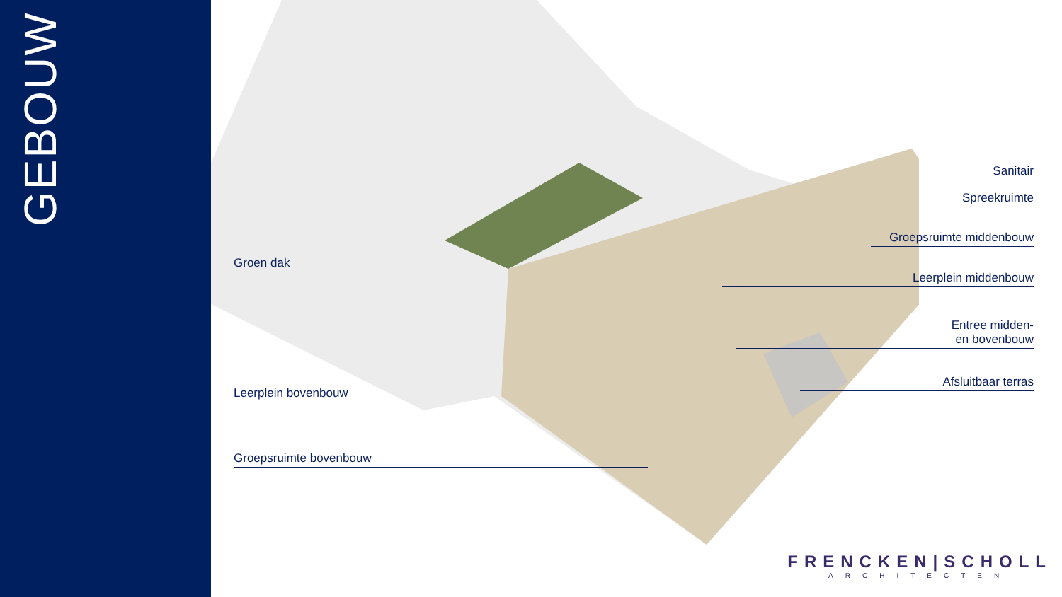GEBOUW
Groen dak
Leerplein bovenbouw
Groepsruimte bovenbouw
Sanitair
Spreekruimte
Groepsruimte middenbouw
Leerplein middenbouw
Entree midden-
en bovenbouw
Afsluitbaar terras
FRENCKEN|SCHOLL
ARCHITECTEN